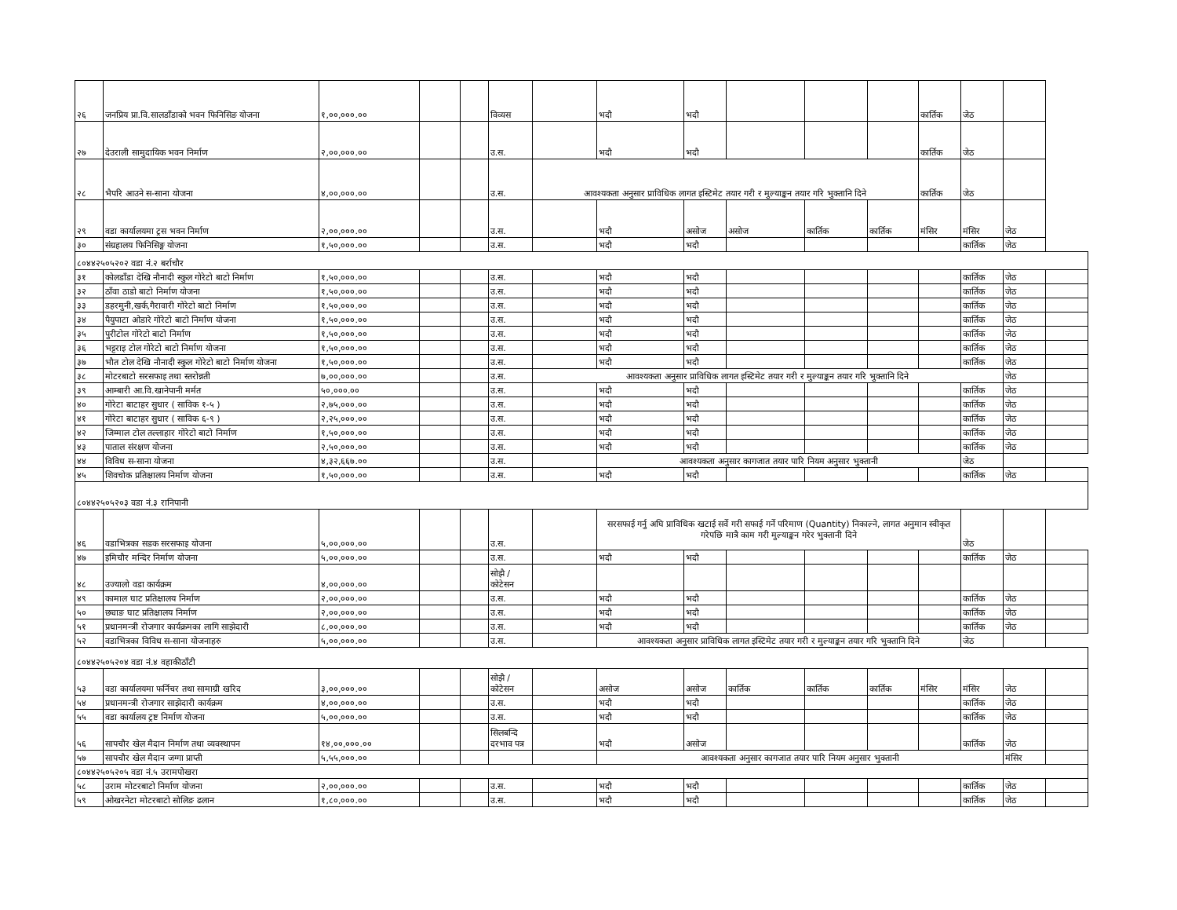| २६ | जनप्रिय प्रा.वि.सालडाँडाको भवन फिनिसिङ योजना | १,००,०००.०० | | | विव्यस | | भदौ | भदौ | | | | कार्तिक | जेठ | | |
| २७ | देउराली सामुदायिक भवन निर्माण | २,००,०००.०० | | | उ.स. | | भदौ | भदौ | | | | कार्तिक | जेठ | | |
| २८ | भैपरि आउने स-साना योजना | ४,००,०००.०० | | | उ.स. | आवश्यकता अनुसार प्राविधिक लागत इस्टिमेट तयार गरी र मुल्याङ्कन तयार गरि भुक्तानि दिने | | | | | | कार्तिक | जेठ | | |
| २९ | वडा कार्यालयमा ट्रस भवन निर्माण | २,००,०००.०० | | | उ.स. | | भदौ | असोज | असोज | कार्तिक | कार्तिक | मंसिर | मंसिर | जेठ | |
| ३० | संग्रहालय फिनिसिङ्ग योजना | १,५०,०००.०० | | | उ.स. | | भदौ | भदौ | | | | | कार्तिक | जेठ | |
| ८०४४२५०५२०२ वडा नं.२ बर्राचौर | | | | | | | | | | | | | | | |
| ३१ | कोलडाँडा देखि नौनादी स्कुल गोरेटो बाटो निर्माण | १,५०,०००.०० | | | उ.स. | | भदौ | भदौ | | | | | कार्तिक | जेठ | |
| ३२ | ठाँवा ठाडो बाटो निर्माण योजना | १,५०,०००.०० | | | उ.स. | | भदौ | भदौ | | | | | कार्तिक | जेठ | |
| ३३ | डहरमुनी,खर्क,गैरावारी गोरेटो बाटो निर्माण | १,५०,०००.०० | | | उ.स. | | भदौ | भदौ | | | | | कार्तिक | जेठ | |
| ३४ | पैयुपाटा ओडारे गोरेटो बाटो निर्माण योजना | १,५०,०००.०० | | | उ.स. | | भदौ | भदौ | | | | | कार्तिक | जेठ | |
| ३५ | पुरीटोल गोरेटो बाटो निर्माण | १,५०,०००.०० | | | उ.स. | | भदौ | भदौ | | | | | कार्तिक | जेठ | |
| ३६ | भट्टराइ टोल गोरेटो बाटो निर्माण योजना | १,५०,०००.०० | | | उ.स. | | भदौ | भदौ | | | | | कार्तिक | जेठ | |
| ३७ | भौत टोल देखि नौनादी स्कुल गोरेटो बाटो निर्माण योजना | १,५०,०००.०० | | | उ.स. | | भदौ | भदौ | | | | | कार्तिक | जेठ | |
| ३८ | मोटरबाटो सरसफाइ तथा स्तरोन्नती | ७,००,०००.०० | | | उ.स. | आवश्यकता अनुसार प्राविधिक लागत इस्टिमेट तयार गरी र मुल्याङ्कन तयार गरि भुक्तानि दिने | | | | | | | | जेठ | |
| ३९ | आम्बारी आ.वि.खानेपानी मर्मत | ५०,०००.०० | | | उ.स. | | भदौ | भदौ | | | | | कार्तिक | जेठ | |
| ४० | गोरेटा बाटाहर सुधार ( साविक १-५ ) | २,७५,०००.०० | | | उ.स. | | भदौ | भदौ | | | | | कार्तिक | जेठ | |
| ४१ | गोरेटा बाटाहर सुधार ( साविक ६-९ ) | २,२५,०००.०० | | | उ.स. | | भदौ | भदौ | | | | | कार्तिक | जेठ | |
| ४२ | जिम्माल टोल तल्लाहार गोरेटो बाटो निर्माण | १,५०,०००.०० | | | उ.स. | | भदौ | भदौ | | | | | कार्तिक | जेठ | |
| ४३ | पाताल संरक्षण योजना | २,५०,०००.०० | | | उ.स. | | भदौ | भदौ | | | | | कार्तिक | जेठ | |
| ४४ | विविध स-साना योजना | ४,३२,६६७.०० | | | उ.स. | | आवश्यकता अनुसार कागजात तयार पारि नियम अनुसार भुक्तानी | | | | | | जेठ | | |
| ४५ | शिवचोक प्रतिक्षालय निर्माण योजना | १,५०,०००.०० | | | उ.स. | | भदौ | भदौ | | | | | कार्तिक | जेठ | |
| ८०४४२५०५२०३ वडा नं.३ रानिपानी | | | | | | | | | | | | | | | |
| ४६ | वडाभित्रका सडक सरसफाइ योजना | ५,००,०००.०० | | | उ.स. | | सरसफाई गर्नु अघि प्राविधिक खटाई सर्वे गरी सफाई गर्ने परिमाण (Quantity) निकाल्ने, लागत अनुमान स्वीकृत गरेपछि मात्रै काम गरी मुल्याङ्कन गरेर भुक्तानी दिने | | | | | | जेठ | | |
| ४७ | इमिचौर मन्दिर निर्माण योजना | ५,००,०००.०० | | | उ.स. | | भदौ | भदौ | | | | | कार्तिक | जेठ | |
| ४८ | उज्यालो वडा कार्यक्रम | ४,००,०००.०० | | | सोझै /कोटेसन | | | | | | | | | | |
| ४९ | कामाल घाट प्रतिक्षालय निर्माण | २,००,०००.०० | | | उ.स. | | भदौ | भदौ | | | | | कार्तिक | जेठ | |
| ५० | छ्याङ घाट प्रतिक्षालय निर्माण | २,००,०००.०० | | | उ.स. | | भदौ | भदौ | | | | | कार्तिक | जेठ | |
| ५१ | प्रधानमन्त्री रोजगार कार्यक्रमका लागि साझेदारी | ८,००,०००.०० | | | उ.स. | | भदौ | भदौ | | | | | कार्तिक | जेठ | |
| ५२ | वडाभित्रका विविध स-साना योजनाहरु | ५,००,०००.०० | | | उ.स. | | आवश्यकता अनुसार प्राविधिक लागत इस्टिमेट तयार गरी र मुल्याङ्कन तयार गरि भुक्तानि दिने | | | | | | जेठ | | |
| ८०४४२५०५२०४ वडा नं.४ वहाकीठाँटी | | | | | | | | | | | | | | | |
| ५३ | वडा कार्यालयमा फर्निचर तथा सामाग्री खरिद | ३,००,०००.०० | | | सोझै /कोटेसन | | असोज | असोज | कार्तिक | कार्तिक | कार्तिक | मंसिर | मंसिर | जेठ | |
| ५४ | प्रधानमन्त्री रोजगार साझेदारी कार्यक्रम | ४,००,०००.०० | | | उ.स. | | भदौ | भदौ | | | | | कार्तिक | जेठ | |
| ५५ | वडा कार्यालय ट्रष्ट निर्माण योजना | ५,००,०००.०० | | | उ.स. | | भदौ | भदौ | | | | | कार्तिक | जेठ | |
| ५६ | सापचौर खेल मैदान निर्माण तथा व्यवस्थापन | १४,००,०००.०० | | | सिलबन्दि दरभाव पत्र | | भदौ | असोज | | | | | कार्तिक | जेठ | |
| ५७ | सापचौर खेल मैदान जग्गा प्राप्ती | ५,५५,०००.०० | | | | | आवश्यकता अनुसार कागजात तयार पारि नियम अनुसार भुक्तानी | | | | | | | मंसिर | |
| ८०४४२५०५२०५ वडा नं.५ उरामपोखरा | | | | | | | | | | | | | | | |
| ५८ | उराम मोटरबाटो निर्माण योजना | २,००,०००.०० | | | उ.स. | | भदौ | भदौ | | | | | कार्तिक | जेठ | |
| ५९ | ओखरनेटा मोटरबाटो सोलिङ ढलान | १,८०,०००.०० | | | उ.स. | | भदौ | भदौ | | | | | कार्तिक | जेठ | |